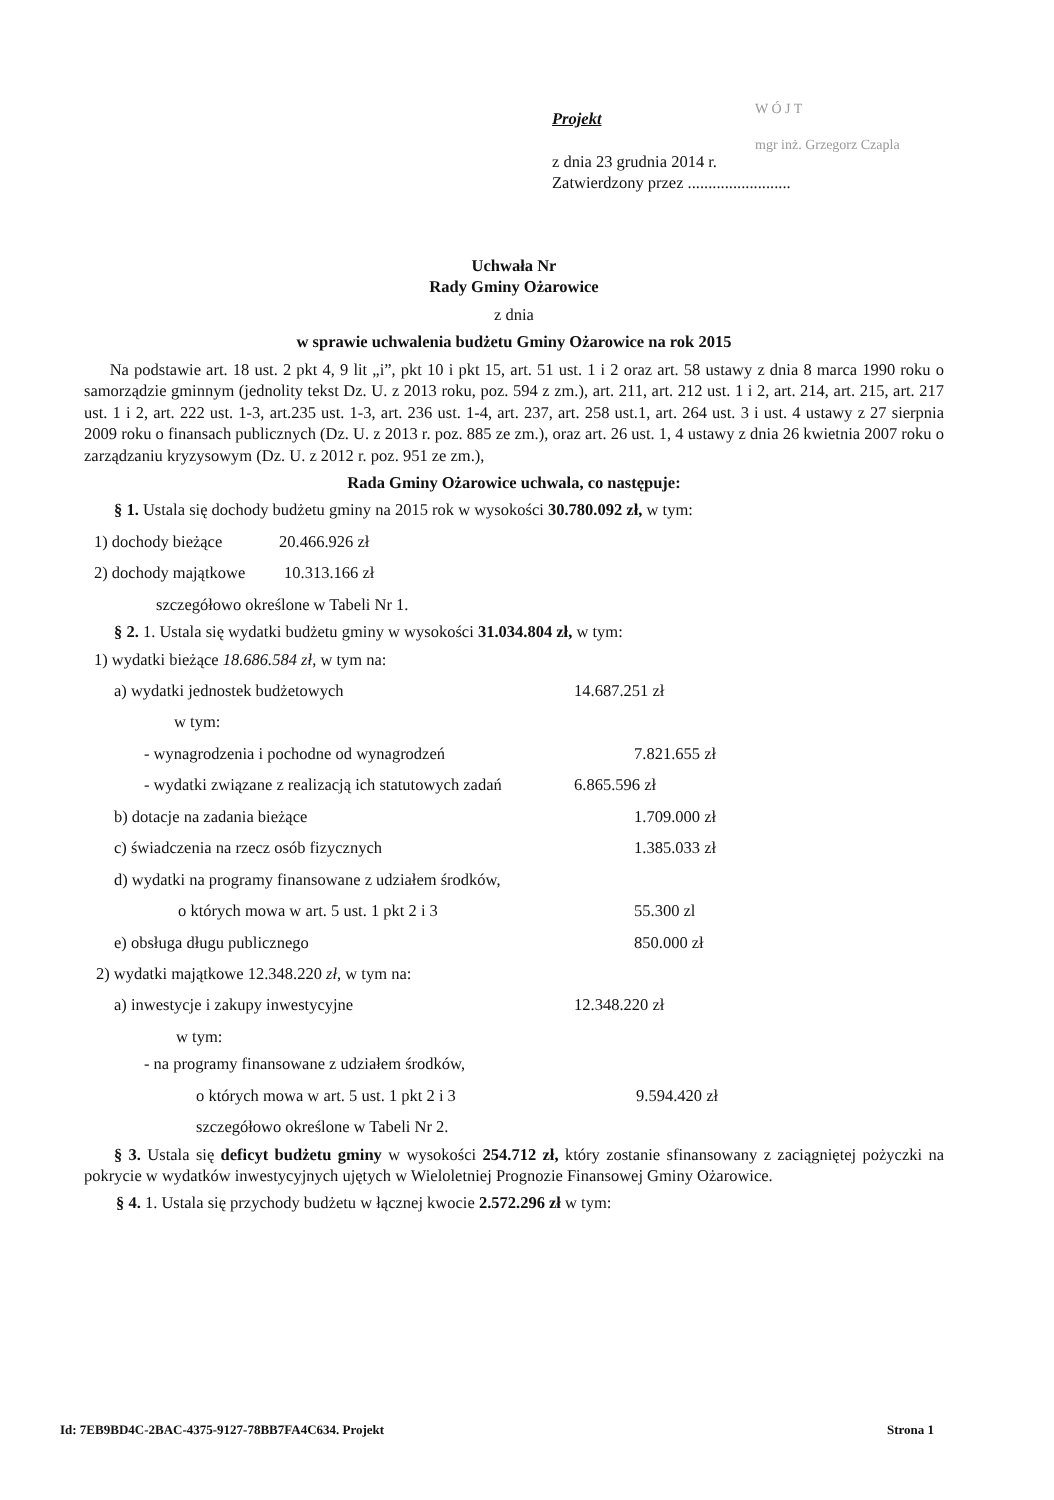Projekt
z dnia 23 grudnia 2014 r.
Zatwierdzony przez .........................
W Ó J T
mgr inż. Grzegorz Czapla
Uchwała Nr
Rady Gminy Ożarowice
z dnia
w sprawie uchwalenia budżetu Gminy Ożarowice na rok 2015
Na podstawie art. 18 ust. 2 pkt 4, 9 lit „i”, pkt 10 i pkt 15, art. 51 ust. 1 i 2 oraz art. 58 ustawy z dnia 8 marca 1990 roku o samorządzie gminnym (jednolity tekst Dz. U. z 2013 roku, poz. 594 z zm.), art. 211, art. 212 ust. 1 i 2, art. 214, art. 215, art. 217 ust. 1 i 2, art. 222 ust. 1-3, art.235 ust. 1-3, art. 236 ust. 1-4, art. 237, art. 258 ust.1, art. 264 ust. 3 i ust. 4 ustawy z 27 sierpnia 2009 roku o finansach publicznych (Dz. U. z 2013 r. poz. 885 ze zm.), oraz art. 26 ust. 1, 4 ustawy z dnia 26 kwietnia 2007 roku o zarządzaniu kryzysowym (Dz. U. z 2012 r. poz. 951 ze zm.),
Rada Gminy Ożarowice uchwala, co następuje:
§ 1. Ustala się dochody budżetu gminy na 2015 rok w wysokości 30.780.092 zł, w tym:
1) dochody bieżące 20.466.926 zł
2) dochody majątkowe 10.313.166 zł
szczegółowo określone w Tabeli Nr 1.
§ 2. 1. Ustala się wydatki budżetu gminy w wysokości 31.034.804 zł, w tym:
1) wydatki bieżące 18.686.584 zł, w tym na:
a) wydatki jednostek budżetowych 14.687.251 zł
w tym:
- wynagrodzenia i pochodne od wynagrodzeń 7.821.655 zł
- wydatki związane z realizacją ich statutowych zadań 6.865.596 zł
b) dotacje na zadania bieżące 1.709.000 zł
c) świadczenia na rzecz osób fizycznych 1.385.033 zł
d) wydatki na programy finansowane z udziałem środków,
o których mowa w art. 5 ust. 1 pkt 2 i 3 55.300 zl
e) obsługa długu publicznego 850.000 zł
2) wydatki majątkowe 12.348.220 zł, w tym na:
a) inwestycje i zakupy inwestycyjne 12.348.220 zł
w tym:
- na programy finansowane z udziałem środków,
o których mowa w art. 5 ust. 1 pkt 2 i 3 9.594.420 zł
szczegółowo określone w Tabeli Nr 2.
§ 3. Ustala się deficyt budżetu gminy w wysokości 254.712 zł, który zostanie sfinansowany z zaciągniętej pożyczki na pokrycie w wydatków inwestycyjnych ujętych w Wieloletniej Prognozie Finansowej Gminy Ożarowice.
§ 4. 1. Ustala się przychody budżetu w łącznej kwocie 2.572.296 zł w tym:
Id: 7EB9BD4C-2BAC-4375-9127-78BB7FA4C634. Projekt Strona 1